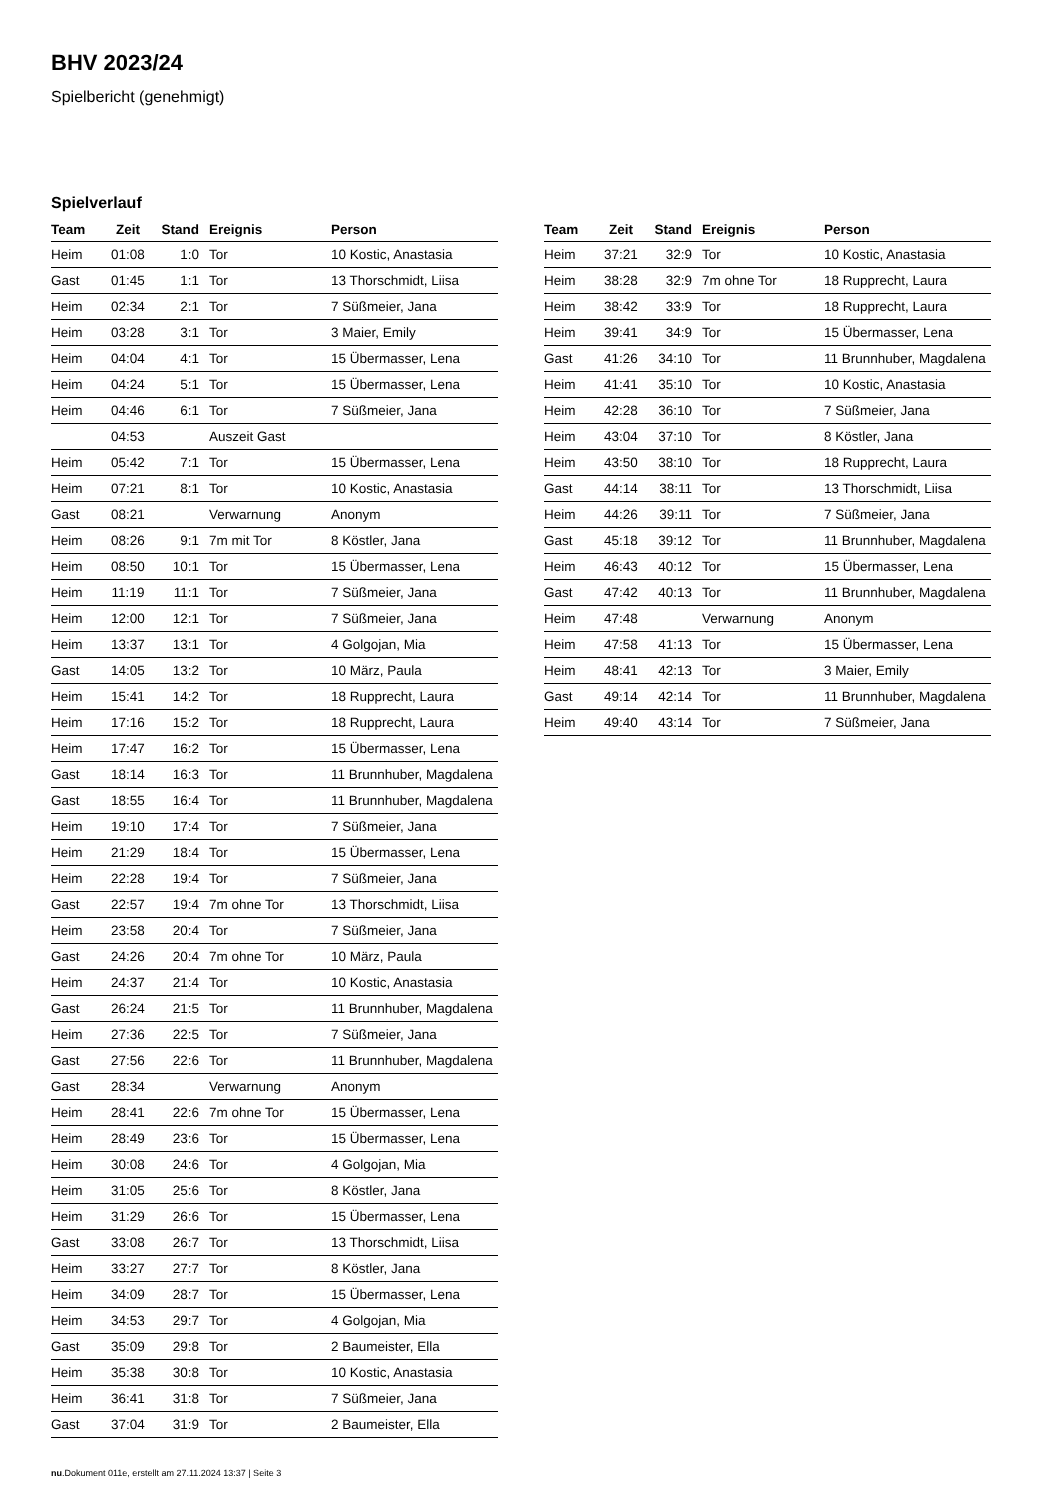BHV 2023/24
Spielbericht (genehmigt)
Spielverlauf
| Team | Zeit | Stand | Ereignis | Person |
| --- | --- | --- | --- | --- |
| Heim | 01:08 | 1:0 | Tor | 10 Kostic, Anastasia |
| Gast | 01:45 | 1:1 | Tor | 13 Thorschmidt, Liisa |
| Heim | 02:34 | 2:1 | Tor | 7 Süßmeier, Jana |
| Heim | 03:28 | 3:1 | Tor | 3 Maier, Emily |
| Heim | 04:04 | 4:1 | Tor | 15 Übermasser, Lena |
| Heim | 04:24 | 5:1 | Tor | 15 Übermasser, Lena |
| Heim | 04:46 | 6:1 | Tor | 7 Süßmeier, Jana |
| | 04:53 | | Auszeit Gast | |
| Heim | 05:42 | 7:1 | Tor | 15 Übermasser, Lena |
| Heim | 07:21 | 8:1 | Tor | 10 Kostic, Anastasia |
| Gast | 08:21 | | Verwarnung | Anonym |
| Heim | 08:26 | 9:1 | 7m mit Tor | 8 Köstler, Jana |
| Heim | 08:50 | 10:1 | Tor | 15 Übermasser, Lena |
| Heim | 11:19 | 11:1 | Tor | 7 Süßmeier, Jana |
| Heim | 12:00 | 12:1 | Tor | 7 Süßmeier, Jana |
| Heim | 13:37 | 13:1 | Tor | 4 Golgojan, Mia |
| Gast | 14:05 | 13:2 | Tor | 10 März, Paula |
| Heim | 15:41 | 14:2 | Tor | 18 Rupprecht, Laura |
| Heim | 17:16 | 15:2 | Tor | 18 Rupprecht, Laura |
| Heim | 17:47 | 16:2 | Tor | 15 Übermasser, Lena |
| Gast | 18:14 | 16:3 | Tor | 11 Brunnhuber, Magdalena |
| Gast | 18:55 | 16:4 | Tor | 11 Brunnhuber, Magdalena |
| Heim | 19:10 | 17:4 | Tor | 7 Süßmeier, Jana |
| Heim | 21:29 | 18:4 | Tor | 15 Übermasser, Lena |
| Heim | 22:28 | 19:4 | Tor | 7 Süßmeier, Jana |
| Gast | 22:57 | 19:4 | 7m ohne Tor | 13 Thorschmidt, Liisa |
| Heim | 23:58 | 20:4 | Tor | 7 Süßmeier, Jana |
| Gast | 24:26 | 20:4 | 7m ohne Tor | 10 März, Paula |
| Heim | 24:37 | 21:4 | Tor | 10 Kostic, Anastasia |
| Gast | 26:24 | 21:5 | Tor | 11 Brunnhuber, Magdalena |
| Heim | 27:36 | 22:5 | Tor | 7 Süßmeier, Jana |
| Gast | 27:56 | 22:6 | Tor | 11 Brunnhuber, Magdalena |
| Gast | 28:34 | | Verwarnung | Anonym |
| Heim | 28:41 | 22:6 | 7m ohne Tor | 15 Übermasser, Lena |
| Heim | 28:49 | 23:6 | Tor | 15 Übermasser, Lena |
| Heim | 30:08 | 24:6 | Tor | 4 Golgojan, Mia |
| Heim | 31:05 | 25:6 | Tor | 8 Köstler, Jana |
| Heim | 31:29 | 26:6 | Tor | 15 Übermasser, Lena |
| Gast | 33:08 | 26:7 | Tor | 13 Thorschmidt, Liisa |
| Heim | 33:27 | 27:7 | Tor | 8 Köstler, Jana |
| Heim | 34:09 | 28:7 | Tor | 15 Übermasser, Lena |
| Heim | 34:53 | 29:7 | Tor | 4 Golgojan, Mia |
| Gast | 35:09 | 29:8 | Tor | 2 Baumeister, Ella |
| Heim | 35:38 | 30:8 | Tor | 10 Kostic, Anastasia |
| Heim | 36:41 | 31:8 | Tor | 7 Süßmeier, Jana |
| Gast | 37:04 | 31:9 | Tor | 2 Baumeister, Ella |
| Team | Zeit | Stand | Ereignis | Person |
| --- | --- | --- | --- | --- |
| Heim | 37:21 | 32:9 | Tor | 10 Kostic, Anastasia |
| Heim | 38:28 | 32:9 | 7m ohne Tor | 18 Rupprecht, Laura |
| Heim | 38:42 | 33:9 | Tor | 18 Rupprecht, Laura |
| Heim | 39:41 | 34:9 | Tor | 15 Übermasser, Lena |
| Gast | 41:26 | 34:10 | Tor | 11 Brunnhuber, Magdalena |
| Heim | 41:41 | 35:10 | Tor | 10 Kostic, Anastasia |
| Heim | 42:28 | 36:10 | Tor | 7 Süßmeier, Jana |
| Heim | 43:04 | 37:10 | Tor | 8 Köstler, Jana |
| Heim | 43:50 | 38:10 | Tor | 18 Rupprecht, Laura |
| Gast | 44:14 | 38:11 | Tor | 13 Thorschmidt, Liisa |
| Heim | 44:26 | 39:11 | Tor | 7 Süßmeier, Jana |
| Gast | 45:18 | 39:12 | Tor | 11 Brunnhuber, Magdalena |
| Heim | 46:43 | 40:12 | Tor | 15 Übermasser, Lena |
| Gast | 47:42 | 40:13 | Tor | 11 Brunnhuber, Magdalena |
| Heim | 47:48 | | Verwarnung | Anonym |
| Heim | 47:58 | 41:13 | Tor | 15 Übermasser, Lena |
| Heim | 48:41 | 42:13 | Tor | 3 Maier, Emily |
| Gast | 49:14 | 42:14 | Tor | 11 Brunnhuber, Magdalena |
| Heim | 49:40 | 43:14 | Tor | 7 Süßmeier, Jana |
nu.Dokument 011e, erstellt am 27.11.2024 13:37 | Seite 3